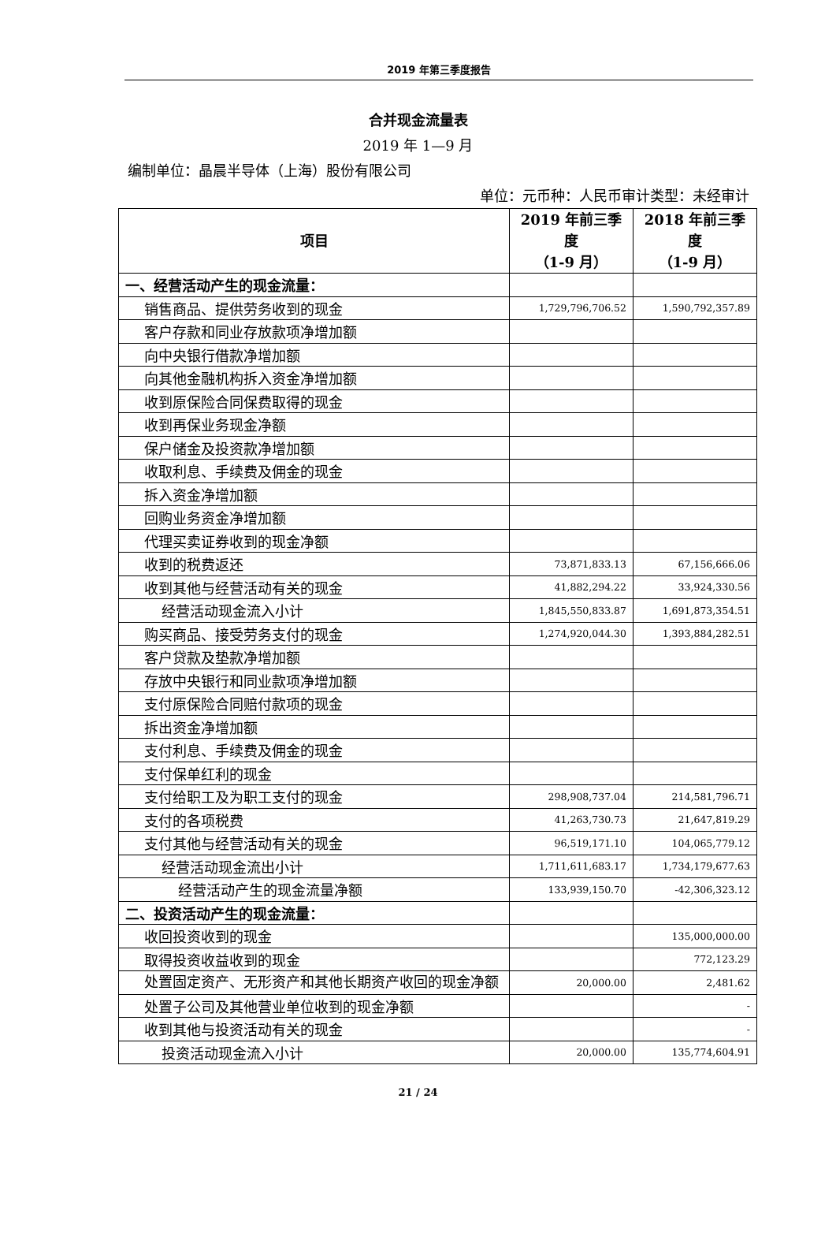2019 年第三季度报告
合并现金流量表
2019 年 1—9 月
编制单位：晶晨半导体（上海）股份有限公司
单位：元币种：人民币审计类型：未经审计
| 项目 | 2019 年前三季度 （1-9 月） | 2018 年前三季度 （1-9 月） |
| --- | --- | --- |
| 一、经营活动产生的现金流量： | | |
| 销售商品、提供劳务收到的现金 | 1,729,796,706.52 | 1,590,792,357.89 |
| 客户存款和同业存放款项净增加额 | | |
| 向中央银行借款净增加额 | | |
| 向其他金融机构拆入资金净增加额 | | |
| 收到原保险合同保费取得的现金 | | |
| 收到再保业务现金净额 | | |
| 保户储金及投资款净增加额 | | |
| 收取利息、手续费及佣金的现金 | | |
| 拆入资金净增加额 | | |
| 回购业务资金净增加额 | | |
| 代理买卖证券收到的现金净额 | | |
| 收到的税费返还 | 73,871,833.13 | 67,156,666.06 |
| 收到其他与经营活动有关的现金 | 41,882,294.22 | 33,924,330.56 |
| 经营活动现金流入小计 | 1,845,550,833.87 | 1,691,873,354.51 |
| 购买商品、接受劳务支付的现金 | 1,274,920,044.30 | 1,393,884,282.51 |
| 客户贷款及垫款净增加额 | | |
| 存放中央银行和同业款项净增加额 | | |
| 支付原保险合同赔付款项的现金 | | |
| 拆出资金净增加额 | | |
| 支付利息、手续费及佣金的现金 | | |
| 支付保单红利的现金 | | |
| 支付给职工及为职工支付的现金 | 298,908,737.04 | 214,581,796.71 |
| 支付的各项税费 | 41,263,730.73 | 21,647,819.29 |
| 支付其他与经营活动有关的现金 | 96,519,171.10 | 104,065,779.12 |
| 经营活动现金流出小计 | 1,711,611,683.17 | 1,734,179,677.63 |
| 经营活动产生的现金流量净额 | 133,939,150.70 | -42,306,323.12 |
| 二、投资活动产生的现金流量： | | |
| 收回投资收到的现金 | | 135,000,000.00 |
| 取得投资收益收到的现金 | | 772,123.29 |
| 处置固定资产、无形资产和其他长期资产收回的现金净额 | 20,000.00 | 2,481.62 |
| 处置子公司及其他营业单位收到的现金净额 | | - |
| 收到其他与投资活动有关的现金 | | - |
| 投资活动现金流入小计 | 20,000.00 | 135,774,604.91 |
21 / 24